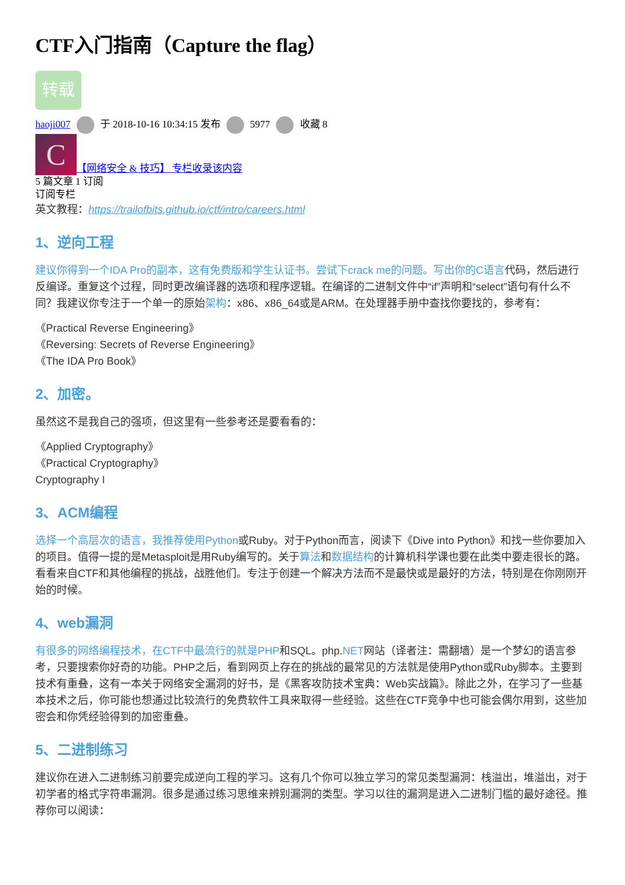CTF入门指南（Capture the flag）
转载
haoji007 于 2018-10-16 10:34:15 发布 5977 收藏 8
C 【网络安全 & 技巧】 专栏收录该内容
5 篇文章 1 订阅
订阅专栏
英文教程：https://trailofbits.github.io/ctf/intro/careers.html
1、逆向工程
建议你得到一个IDA Pro的副本，这有免费版和学生认证书。尝试下crack me的问题。写出你的C语言代码，然后进行反编译。重复这个过程，同时更改编译器的选项和程序逻辑。在编译的二进制文件中“if”声明和“select”语句有什么不同？我建议你专注于一个单一的原始架构：x86、x86_64或是ARM。在处理器手册中查找你要找的，参考有：
《Practical Reverse Engineering》
《Reversing: Secrets of Reverse Engineering》
《The IDA Pro Book》
2、加密。
虽然这不是我自己的强项，但这里有一些参考还是要看看的：
《Applied Cryptography》
《Practical Cryptography》
Cryptography I
3、ACM编程
选择一个高层次的语言，我推荐使用Python或Ruby。对于Python而言，阅读下《Dive into Python》和找一些你要加入的项目。值得一提的是Metasploit是用Ruby编写的。关于算法和数据结构的计算机科学课也要在此类中要走很长的路。看看来自CTF和其他编程的挑战，战胜他们。专注于创建一个解决方法而不是最快或是最好的方法，特别是在你刚刚开始的时候。
4、web漏洞
有很多的网络编程技术，在CTF中最流行的就是PHP和SQL。php.NET网站（译者注：需翻墙）是一个梦幻的语言参考，只要搜索你好奇的功能。PHP之后，看到网页上存在的挑战的最常见的方法就是使用Python或Ruby脚本。主要到技术有重叠，这有一本关于网络安全漏洞的好书，是《黑客攻防技术宝典：Web实战篇》。除此之外，在学习了一些基本技术之后，你可能也想通过比较流行的免费软件工具来取得一些经验。这些在CTF竞争中也可能会偶尔用到，这些加密会和你凭经验得到的加密重叠。
5、二进制练习
建议你在进入二进制练习前要完成逆向工程的学习。这有几个你可以独立学习的常见类型漏洞：栈溢出，堆溢出，对于初学者的格式字符串漏洞。很多是通过练习思维来辨别漏洞的类型。学习以往的漏洞是进入二进制门槛的最好途径。推荐你可以阅读：